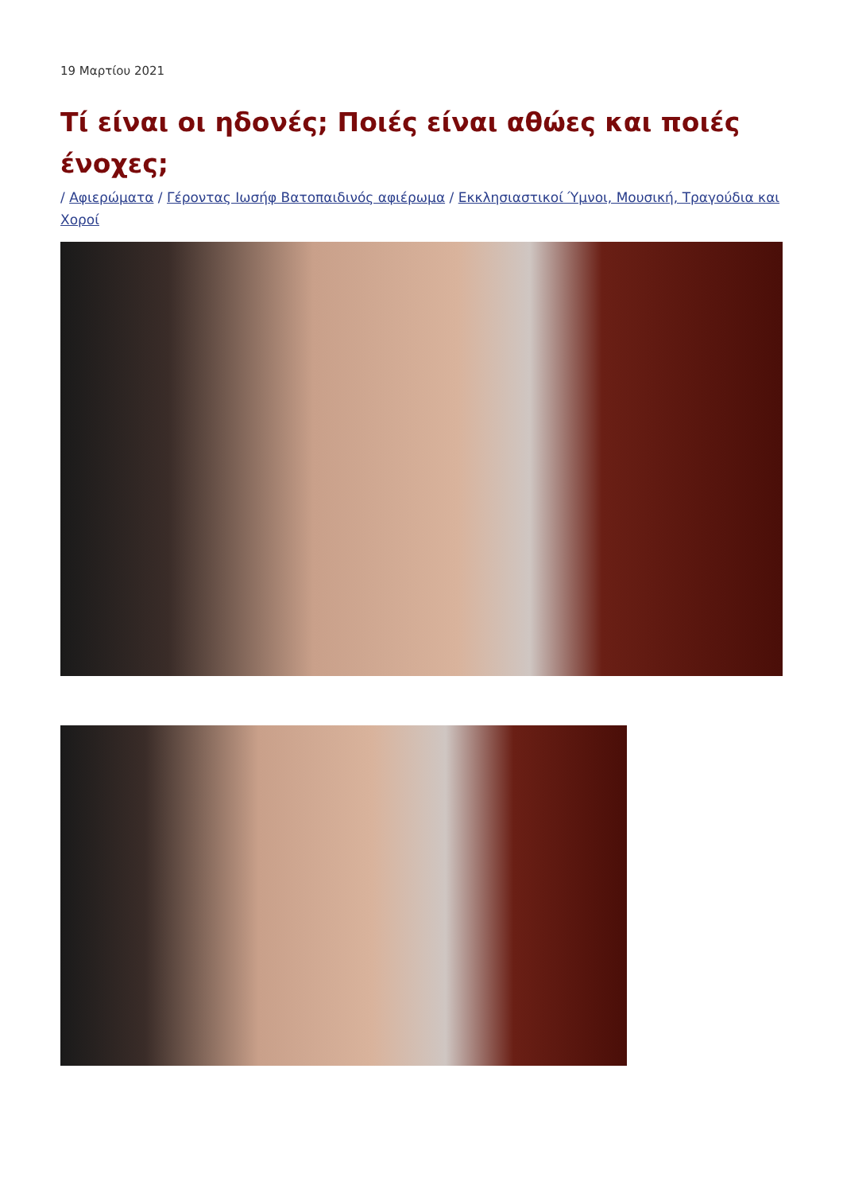19 Μαρτίου 2021
Τί είναι οι ηδονές; Ποιές είναι αθώες και ποιές ένοχες;
/ Αφιερώματα / Γέροντας Ιωσήφ Βατοπαιδινός αφιέρωμα / Εκκλησιαστικοί Ύμνοι, Μουσική, Τραγούδια και Χοροί